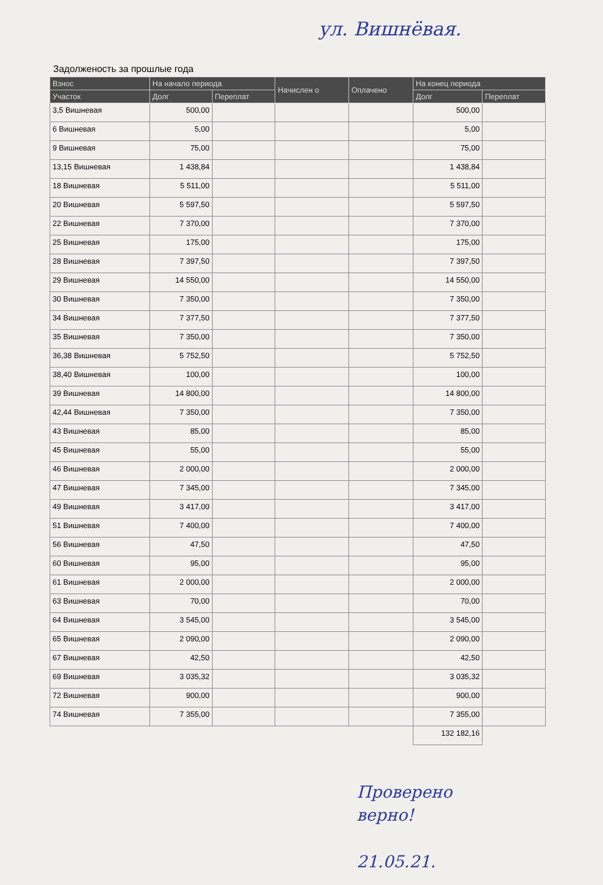ул. Вишнёвая.
Задолженость за прошлые года
| Взнос | На начало периода | | Начислен о | Оплачено | На конец периода | |
| --- | --- | --- | --- | --- | --- | --- |
| Участок | Долг | Переплат | | | Долг | Переплат |
| 3,5 Вишневая | 500,00 | | | | 500,00 | |
| 6 Вишневая | 5,00 | | | | 5,00 | |
| 9 Вишневая | 75,00 | | | | 75,00 | |
| 13,15 Вишневая | 1 438,84 | | | | 1 438,84 | |
| 18 Вишневая | 5 511,00 | | | | 5 511,00 | |
| 20 Вишневая | 5 597,50 | | | | 5 597,50 | |
| 22 Вишневая | 7 370,00 | | | | 7 370,00 | |
| 25 Вишневая | 175,00 | | | | 175,00 | |
| 28 Вишневая | 7 397,50 | | | | 7 397,50 | |
| 29 Вишневая | 14 550,00 | | | | 14 550,00 | |
| 30 Вишневая | 7 350,00 | | | | 7 350,00 | |
| 34 Вишневая | 7 377,50 | | | | 7 377,50 | |
| 35 Вишневая | 7 350,00 | | | | 7 350,00 | |
| 36,38 Вишневая | 5 752,50 | | | | 5 752,50 | |
| 38,40 Вишневая | 100,00 | | | | 100,00 | |
| 39 Вишневая | 14 800,00 | | | | 14 800,00 | |
| 42,44 Вишневая | 7 350,00 | | | | 7 350,00 | |
| 43 Вишневая | 85,00 | | | | 85,00 | |
| 45 Вишневая | 55,00 | | | | 55,00 | |
| 46 Вишневая | 2 000,00 | | | | 2 000,00 | |
| 47 Вишневая | 7 345,00 | | | | 7 345,00 | |
| 49 Вишневая | 3 417,00 | | | | 3 417,00 | |
| 51 Вишневая | 7 400,00 | | | | 7 400,00 | |
| 56 Вишневая | 47,50 | | | | 47,50 | |
| 60 Вишневая | 95,00 | | | | 95,00 | |
| 61 Вишневая | 2 000,00 | | | | 2 000,00 | |
| 63 Вишневая | 70,00 | | | | 70,00 | |
| 64 Вишневая | 3 545,00 | | | | 3 545,00 | |
| 65 Вишневая | 2 090,00 | | | | 2 090,00 | |
| 67 Вишневая | 42,50 | | | | 42,50 | |
| 69 Вишневая | 3 035,32 | | | | 3 035,32 | |
| 72 Вишневая | 900,00 | | | | 900,00 | |
| 74 Вишневая | 7 355,00 | | | | 7 355,00 | |
| | | | | | 132 182,16 | |
Проверено
верно!
21.05.21.